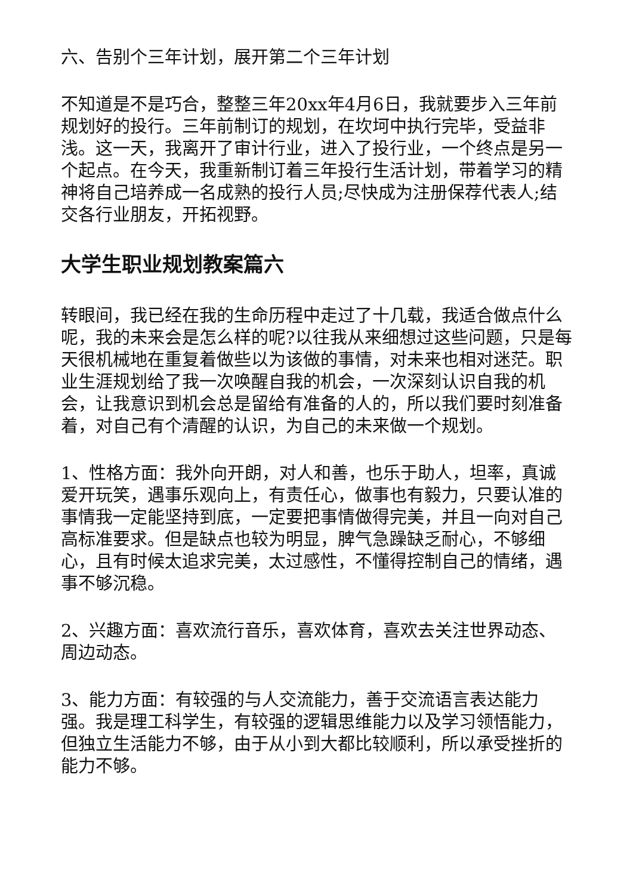六、告别个三年计划，展开第二个三年计划
不知道是不是巧合，整整三年20xx年4月6日，我就要步入三年前规划好的投行。三年前制订的规划，在坎坷中执行完毕，受益非浅。这一天，我离开了审计行业，进入了投行业，一个终点是另一个起点。在今天，我重新制订着三年投行生活计划，带着学习的精神将自己培养成一名成熟的投行人员;尽快成为注册保荐代表人;结交各行业朋友，开拓视野。
大学生职业规划教案篇六
转眼间，我已经在我的生命历程中走过了十几载，我适合做点什么呢，我的未来会是怎么样的呢?以往我从来细想过这些问题，只是每天很机械地在重复着做些以为该做的事情，对未来也相对迷茫。职业生涯规划给了我一次唤醒自我的机会，一次深刻认识自我的机会，让我意识到机会总是留给有准备的人的，所以我们要时刻准备着，对自己有个清醒的认识，为自己的未来做一个规划。
1、性格方面：我外向开朗，对人和善，也乐于助人，坦率，真诚爱开玩笑，遇事乐观向上，有责任心，做事也有毅力，只要认准的事情我一定能坚持到底，一定要把事情做得完美，并且一向对自己高标准要求。但是缺点也较为明显，脾气急躁缺乏耐心，不够细心，且有时候太追求完美，太过感性，不懂得控制自己的情绪，遇事不够沉稳。
2、兴趣方面：喜欢流行音乐，喜欢体育，喜欢去关注世界动态、周边动态。
3、能力方面：有较强的与人交流能力，善于交流语言表达能力强。我是理工科学生，有较强的逻辑思维能力以及学习领悟能力，但独立生活能力不够，由于从小到大都比较顺利，所以承受挫折的能力不够。